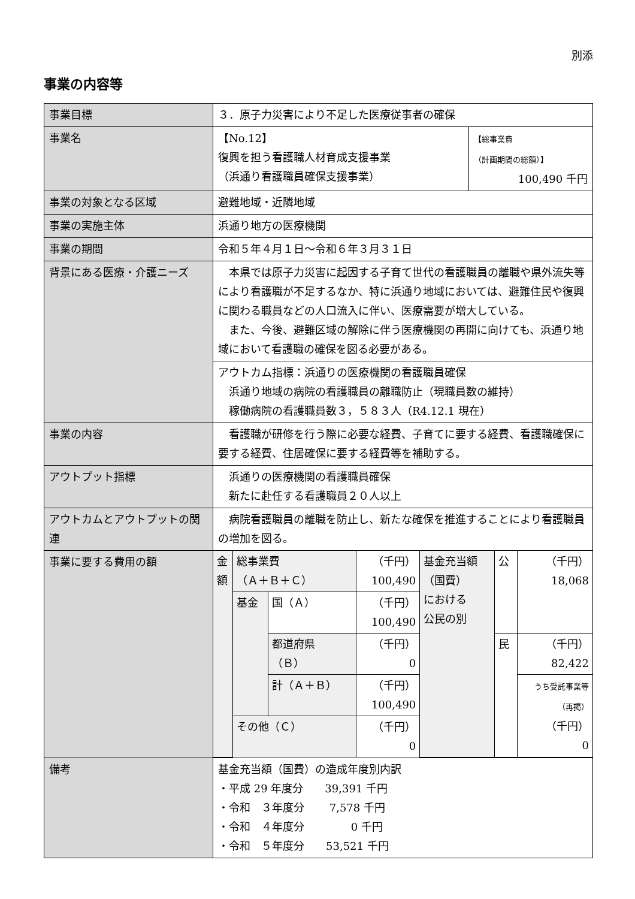別添
事業の内容等
| 事業目標 | ３．原子力災害により不足した医療従事者の確保 | |
| 事業名 | 【No.12】 復興を担う看護職人材育成支援事業 （浜通り看護職員確保支援事業） | 【総事業費 （計画期間の総額）】 100,490 千円 |
| 事業の対象となる区域 | 避難地域・近隣地域 | |
| 事業の実施主体 | 浜通り地方の医療機関 | |
| 事業の期間 | 令和５年４月１日～令和６年３月３１日 | |
| 背景にある医療・介護ニーズ | 本県では原子力災害に起因する子育て世代の看護職員の離職や県外流失等により看護職が不足するなか、特に浜通り地域においては、避難住民や復興に関わる職員などの人口流入に伴い、医療需要が増大している。 また、今後、避難区域の解除に伴う医療機関の再開に向けても、浜通り地域において看護職の確保を図る必要がある。 | |
| | アウトカム指標：浜通りの医療機関の看護職員確保 浜通り地域の病院の看護職員の離職防止（現職員数の維持） 稼働病院の看護職員数３，５８３人（R4.12.1 現在） | |
| 事業の内容 | 看護職が研修を行う際に必要な経費、子育てに要する経費、看護職確保に要する経費、住居確保に要する経費等を補助する。 | |
| アウトプット指標 | 浜通りの医療機関の看護職員確保 新たに赴任する看護職員２０人以上 | |
| アウトカムとアウトプットの関連 | 病院看護職員の離職を防止し、新たな確保を推進することにより看護職員の増加を図る。 | |
| 事業に要する費用の額 | / 金額 / 総事業費 （Ａ＋Ｂ＋Ｃ） / / （千円） 100,490 / 基金充当額 （国費） における 公民の別 / 公 / （千円） 18,068 / / / 基金 / 国（Ａ） / （千円） 100,490 / / / / / / / 都道府県 （Ｂ） / （千円） 0 / / 民 / （千円） 82,422 / / / / 計（Ａ＋Ｂ） / （千円） 100,490 / / / うち受託事業等 （再掲） （千円） 0 / / / その他（Ｃ） / / （千円） 0 / / / / | |
| 備考 | 基金充当額（国費）の造成年度別内訳 ・平成 29 年度分 39,391 千円 ・令和 ３年度分 7,578 千円 ・令和 ４年度分 0 千円 ・令和 ５年度分 53,521 千円 | |